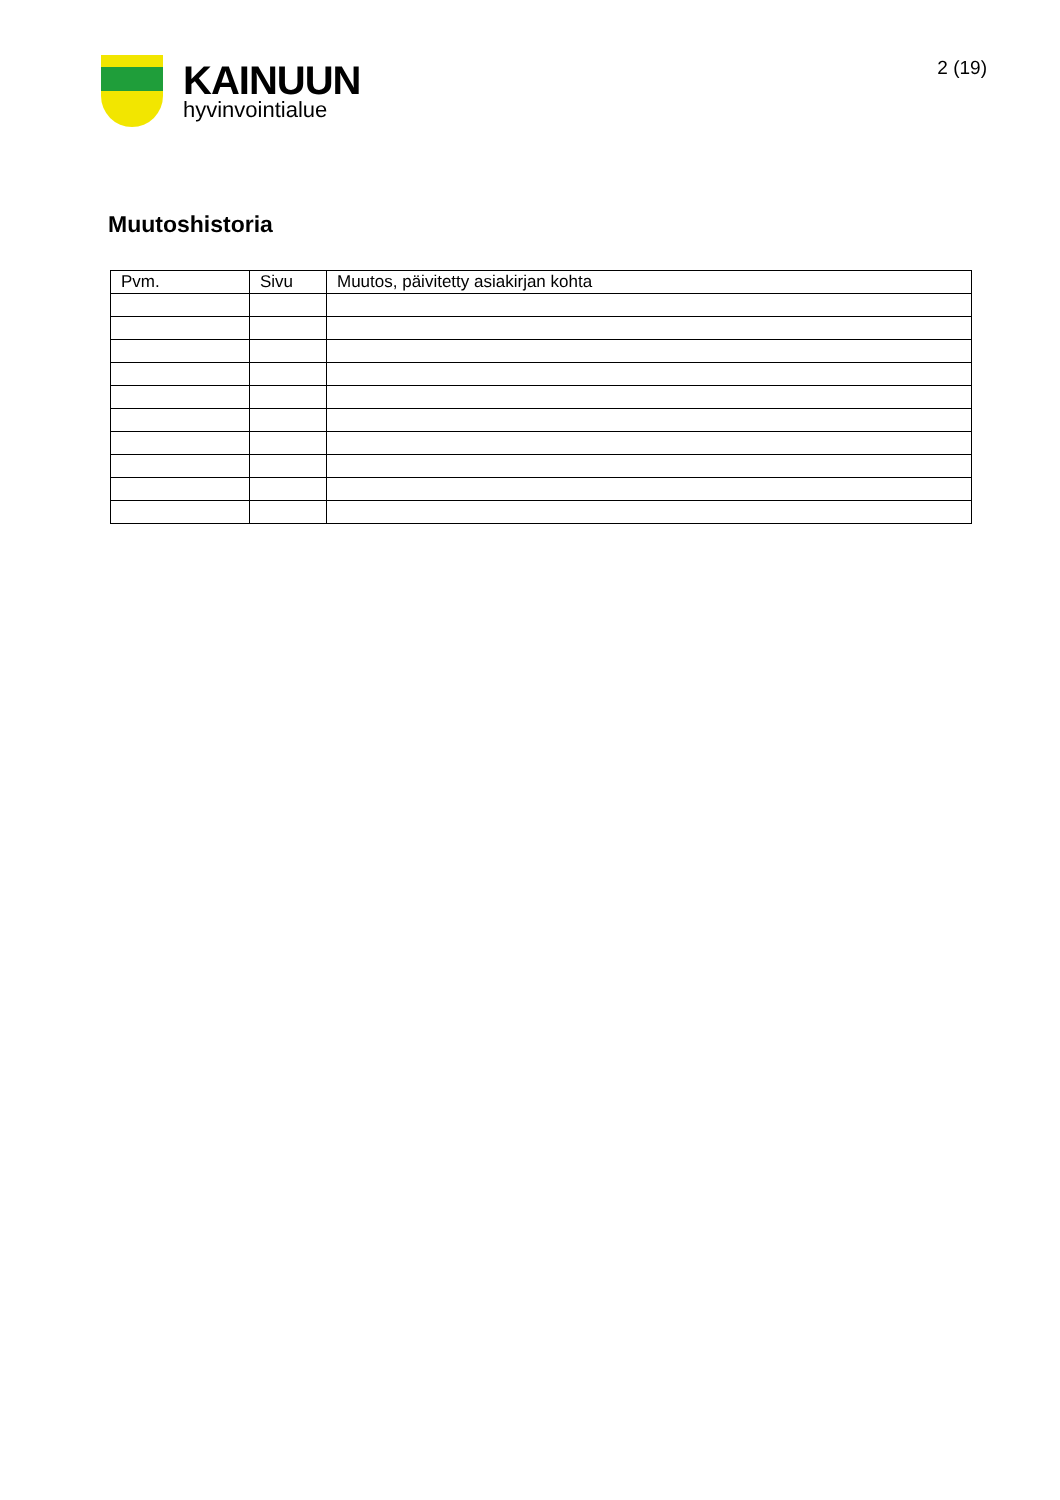KAINUUN
hyvinvointialue
2 (19)
Muutoshistoria
| Pvm. | Sivu | Muutos, päivitetty asiakirjan kohta |
| --- | --- | --- |